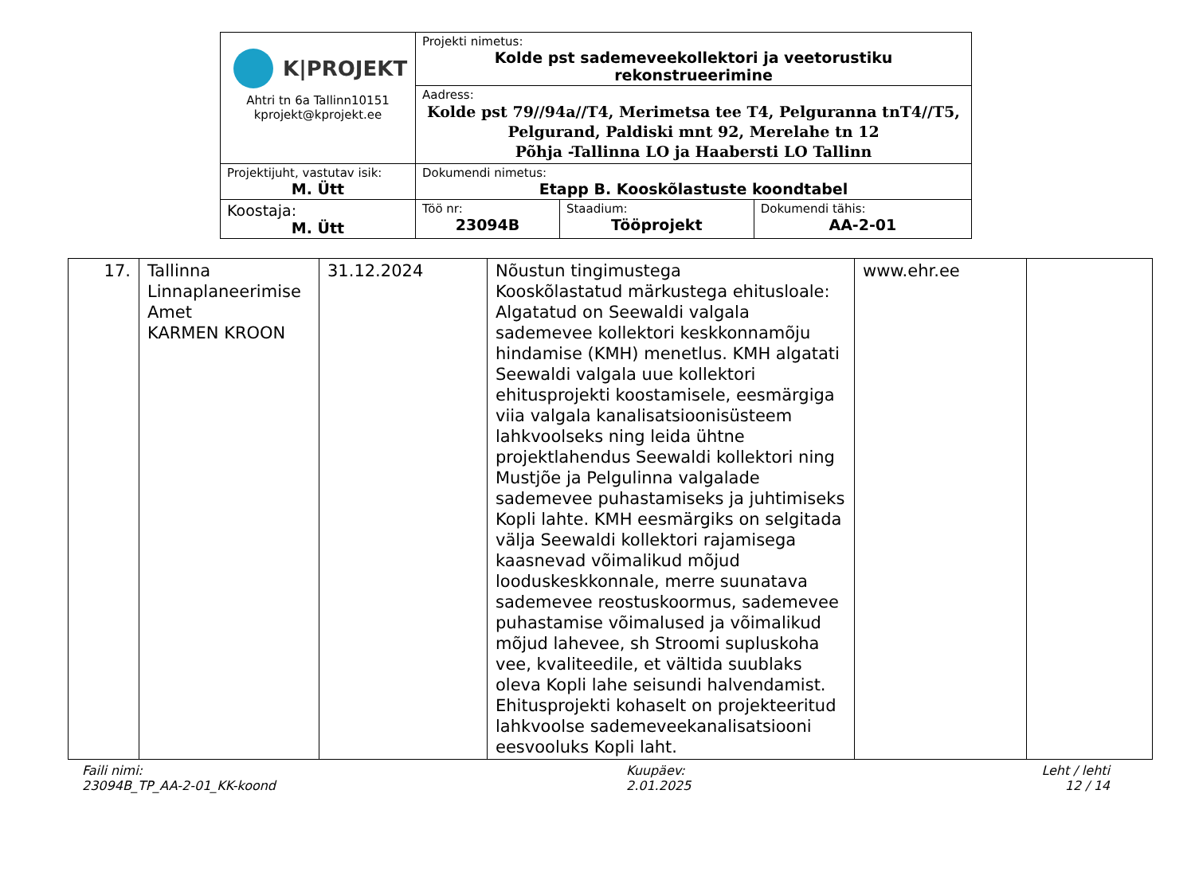| K/PROJEKT Ahtri tn 6a Tallinn10151 kprojekt@kprojekt.ee | Projekti nimetus: Kolde pst sademeveekollektori ja veetorustiku rekonstrueerimine | | |
| | Aadress: Kolde pst 79//94a//T4, Merimetsa tee T4, Pelguranna tnT4//T5, Pelgurand, Paldiski mnt 92, Merelahe tn 12 Põhja -Tallinna LO ja Haabersti LO Tallinn | | |
| Projektijuht, vastutav isik: M. Ütt | Dokumendi nimetus: Etapp B. Kooskõlastuste koondtabel | | |
| Koostaja: M. Ütt | Töö nr: 23094B | Staadium: Tööprojekt | Dokumendi tähis: AA-2-01 |
| 17. | Tallinna Linnaplaneerimise Amet KARMEN KROON | 31.12.2024 | Nõustun tingimustega Kooskõlastatud märkustega ehitusloale: Algatatud on Seewaldi valgala sademevee kollektori keskkonnamõju hindamise (KMH) menetlus. KMH algatati Seewaldi valgala uue kollektori ehitusprojekti koostamisele, eesmärgiga viia valgala kanalisatsioonisüsteem lahkvoolseks ning leida ühtne projektlahendus Seewaldi kollektori ning Mustjõe ja Pelgulinna valgalade sademevee puhastamiseks ja juhtimiseks Kopli lahte. KMH eesmärgiks on selgitada välja Seewaldi kollektori rajamisega kaasnevad võimalikud mõjud looduskeskkonnale, merre suunatava sademevee reostuskoormus, sademevee puhastamise võimalused ja võimalikud mõjud lahevee, sh Stroomi supluskoha vee, kvaliteedile, et vältida suublaks oleva Kopli lahe seisundi halvendamist. Ehitusprojekti kohaselt on projekteeritud lahkvoolse sademeveekanalisatsiooni eesvooluks Kopli laht. | www.ehr.ee | |
Faili nimi:
23094B_TP_AA-2-01_KK-koond
Kuupäev:
2.01.2025
Leht / lehti
12 / 14